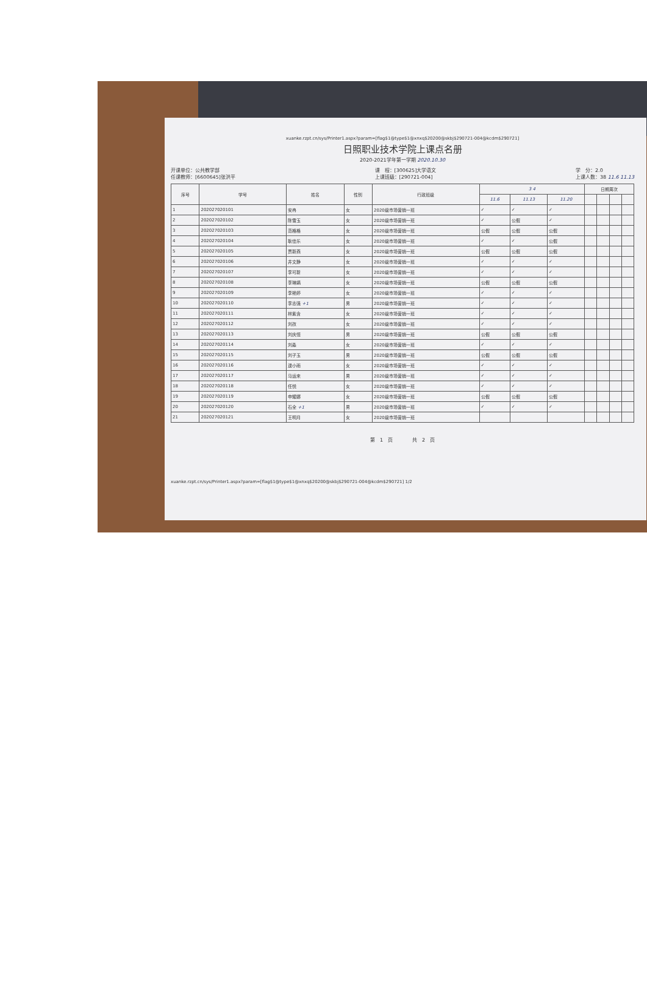xuanke.rzpt.cn/sys/Printer1.aspx?param=[flag$1@type$1@xnxq$20200@skbj$290721-004@kcdm$290721]
日照职业技术学院上课点名册
2020-2021学年第一学期 2020.10.30
开课单位：公共教学部
任课教师：[6600645]张洪平
课　程：[300625]大学语文
上课班级：[290721-004]
学　分：2.0
上课人数：38 11.6 11.13
| 序号 | 学号 | 姓名 | 性别 | 行政班级 | 3 4 | | | 日期周次 | | | |
| --- | --- | --- | --- | --- | --- | --- | --- | --- | --- | --- | --- |
| | | | | | 11.6 | 11.13 | 11.20 | | | | |
| 1 | 202027020101 | 安冉 | 女 | 2020级市场营销一班 | ✓ | ✓ | ✓ | | | | |
| 2 | 202027020102 | 陈雪玉 | 女 | 2020级市场营销一班 | ✓ | 公假 | ✓ | | | | |
| 3 | 202027020103 | 范格格 | 女 | 2020级市场营销一班 | 公假 | 公假 | 公假 | | | | |
| 4 | 202027020104 | 耿佳乐 | 女 | 2020级市场营销一班 | ✓ | ✓ | 公假 | | | | |
| 5 | 202027020105 | 贾新燕 | 女 | 2020级市场营销一班 | 公假 | 公假 | 公假 | | | | |
| 6 | 202027020106 | 井文静 | 女 | 2020级市场营销一班 | ✓ | ✓ | ✓ | | | | |
| 7 | 202027020107 | 李可新 | 女 | 2020级市场营销一班 | ✓ | ✓ | ✓ | | | | |
| 8 | 202027020108 | 李琳娲 | 女 | 2020级市场营销一班 | 公假 | 公假 | 公假 | | | | |
| 9 | 202027020109 | 李艳婷 | 女 | 2020级市场营销一班 | ✓ | ✓ | ✓ | | | | |
| 10 | 202027020110 | 李志强 +1 | 男 | 2020级市场营销一班 | ✓ | ✓ | ✓ | | | | |
| 11 | 202027020111 | 林紫含 | 女 | 2020级市场营销一班 | ✓ | ✓ | ✓ | | | | |
| 12 | 202027020112 | 刘孜 | 女 | 2020级市场营销一班 | ✓ | ✓ | ✓ | | | | |
| 13 | 202027020113 | 刘庆恒 | 男 | 2020级市场营销一班 | 公假 | 公假 | 公假 | | | | |
| 14 | 202027020114 | 刘淼 | 女 | 2020级市场营销一班 | ✓ | ✓ | ✓ | | | | |
| 15 | 202027020115 | 刘子玉 | 男 | 2020级市场营销一班 | 公假 | 公假 | 公假 | | | | |
| 16 | 202027020116 | 逯小雨 | 女 | 2020级市场营销一班 | ✓ | ✓ | ✓ | | | | |
| 17 | 202027020117 | 马运来 | 男 | 2020级市场营销一班 | ✓ | ✓ | ✓ | | | | |
| 18 | 202027020118 | 任悦 | 女 | 2020级市场营销一班 | ✓ | ✓ | ✓ | | | | |
| 19 | 202027020119 | 申耀娜 | 女 | 2020级市场营销一班 | 公假 | 公假 | 公假 | | | | |
| 20 | 202027020120 | 石全 +1 | 男 | 2020级市场营销一班 | ✓ | ✓ | ✓ | | | | |
| 21 | 202027020121 | 王明月 | 女 | 2020级市场营销一班 | | | | | | | |
第　1　页　　　　共　2　页
xuanke.rzpt.cn/sys/Printer1.aspx?param=[flag$1@type$1@xnxq$20200@skbj$290721-004@kcdm$290721] 1/2